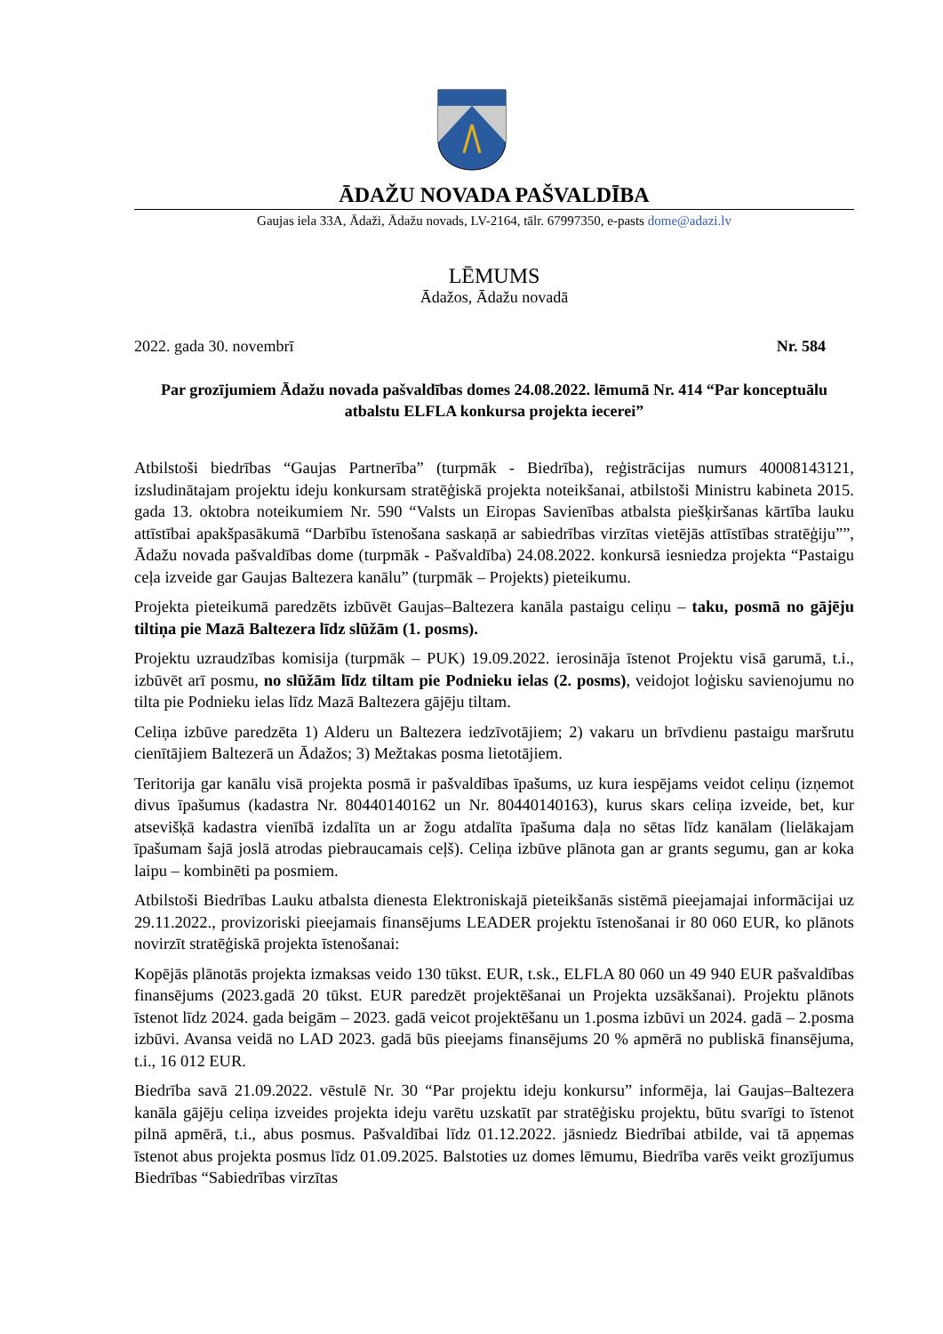ĀDAŽU NOVADA PAŠVALDĪBA
Gaujas iela 33A, Ādaži, Ādažu novads, LV-2164, tālr. 67997350, e-pasts dome@adazi.lv
LĒMUMS
Ādažos, Ādažu novadā
2022. gada 30. novembrī Nr. 584
Par grozījumiem Ādažu novada pašvaldības domes 24.08.2022. lēmumā Nr. 414 “Par konceptuālu atbalstu ELFLA konkursa projekta iecerei”
Atbilstoši biedrības “Gaujas Partnerība” (turpmāk - Biedrība), reģistrācijas numurs 40008143121, izsludinātajam projektu ideju konkursam stratēģiskā projekta noteikšanai, atbilstoši Ministru kabineta 2015. gada 13. oktobra noteikumiem Nr. 590 “Valsts un Eiropas Savienības atbalsta piešķiršanas kārtība lauku attīstībai apakšpasākumā “Darbību īstenošana saskaņā ar sabiedrības virzītas vietējās attīstības stratēģiju””, Ādažu novada pašvaldības dome (turpmāk - Pašvaldība) 24.08.2022. konkursā iesniedza projekta “Pastaigu ceļa izveide gar Gaujas Baltezera kanālu” (turpmāk – Projekts) pieteikumu.
Projekta pieteikumā paredzēts izbūvēt Gaujas–Baltezera kanāla pastaigu celiņu – taku, posmā no gājēju tiltiņa pie Mazā Baltezera līdz slūžām (1. posms).
Projektu uzraudzības komisija (turpmāk – PUK) 19.09.2022. ierosināja īstenot Projektu visā garumā, t.i., izbūvēt arī posmu, no slūžām līdz tiltam pie Podnieku ielas (2. posms), veidojot loģisku savienojumu no tilta pie Podnieku ielas līdz Mazā Baltezera gājēju tiltam.
Celiņa izbūve paredzēta 1) Alderu un Baltezera iedzīvotājiem; 2) vakaru un brīvdienu pastaigu maršrutu cienītājiem Baltezerā un Ādažos; 3) Mežtakas posma lietotājiem.
Teritorija gar kanālu visā projekta posmā ir pašvaldības īpašums, uz kura iespējams veidot celiņu (izņemot divus īpašumus (kadastra Nr. 80440140162 un Nr. 80440140163), kurus skars celiņa izveide, bet, kur atsevišķā kadastra vienībā izdalīta un ar žogu atdalīta īpašuma daļa no sētas līdz kanālam (lielākajam īpašumam šajā joslā atrodas piebraucamais ceļš). Celiņa izbūve plānota gan ar grants segumu, gan ar koka laipu – kombinēti pa posmiem.
Atbilstoši Biedrības Lauku atbalsta dienesta Elektroniskajā pieteikšanās sistēmā pieejamajai informācijai uz 29.11.2022., provizoriski pieejamais finansējums LEADER projektu īstenošanai ir 80 060 EUR, ko plānots novirzīt stratēģiskā projekta īstenošanai:
Kopējās plānotās projekta izmaksas veido 130 tūkst. EUR, t.sk., ELFLA 80 060 un 49 940 EUR pašvaldības finansējums (2023.gadā 20 tūkst. EUR paredzēt projektēšanai un Projekta uzsākšanai). Projektu plānots īstenot līdz 2024. gada beigām – 2023. gadā veicot projektēšanu un 1.posma izbūvi un 2024. gadā – 2.posma izbūvi. Avansa veidā no LAD 2023. gadā būs pieejams finansējums 20 % apmērā no publiskā finansējuma, t.i., 16 012 EUR.
Biedrība savā 21.09.2022. vēstulē Nr. 30 “Par projektu ideju konkursu” informēja, lai Gaujas–Baltezera kanāla gājēju celiņa izveides projekta ideju varētu uzskatīt par stratēģisku projektu, būtu svarīgi to īstenot pilnā apmērā, t.i., abus posmus. Pašvaldībai līdz 01.12.2022. jāsniedz Biedrībai atbilde, vai tā apņemas īstenot abus projekta posmus līdz 01.09.2025. Balstoties uz domes lēmumu, Biedrība varēs veikt grozījumus Biedrības “Sabiedrības virzītas